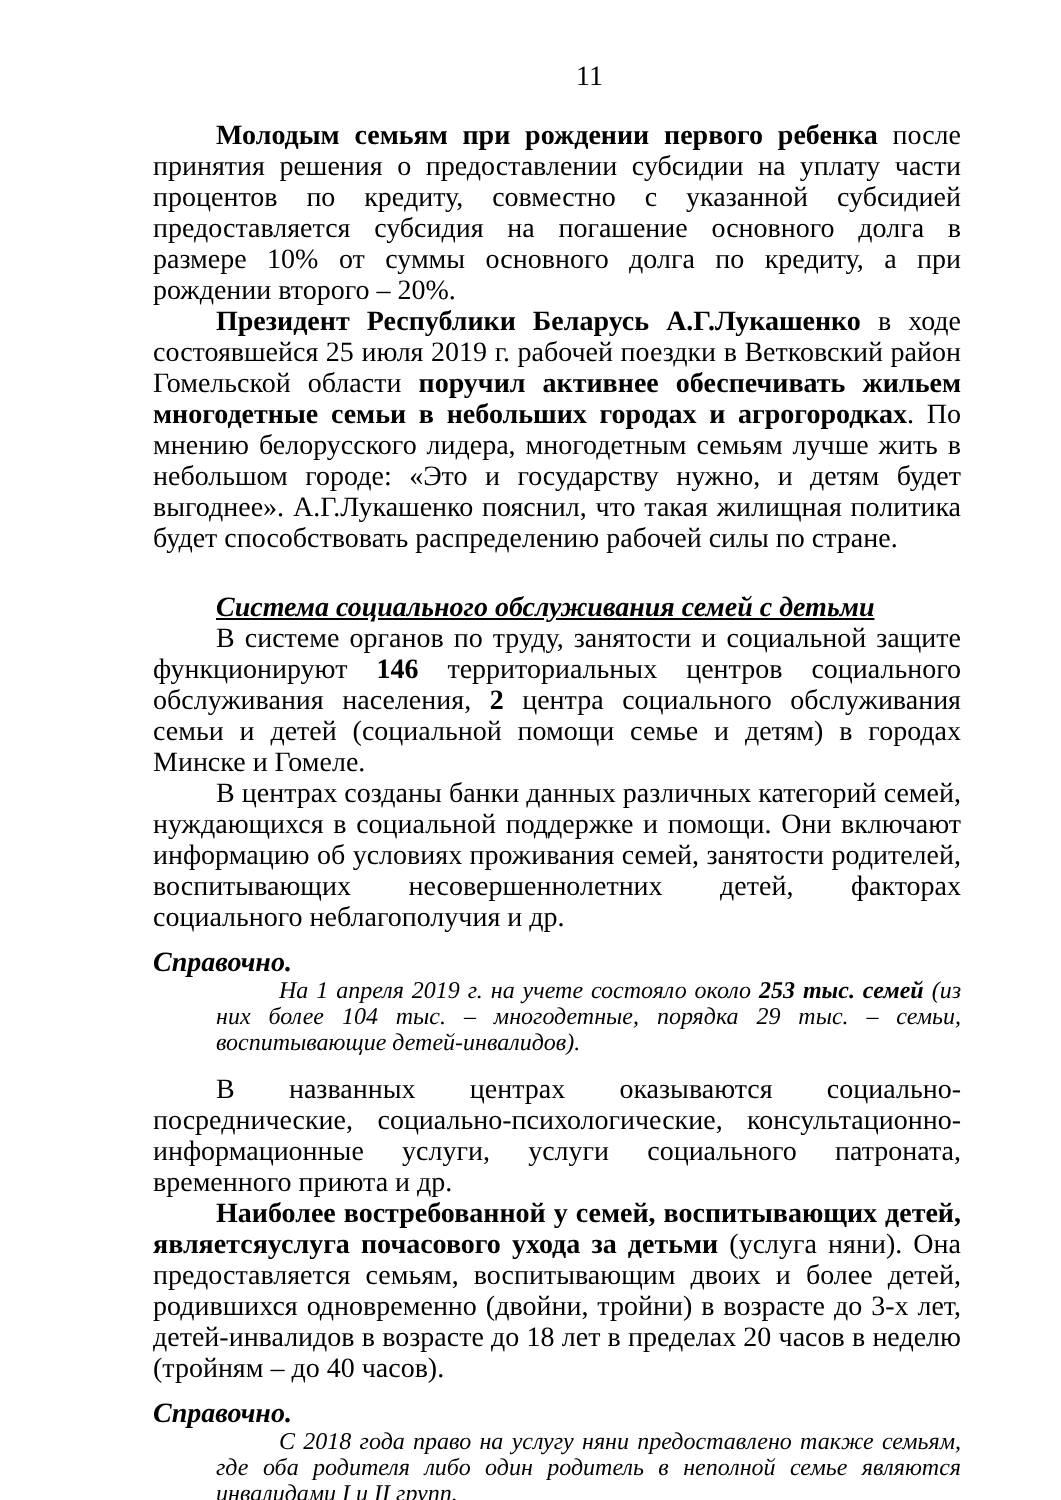11
Молодым семьям при рождении первого ребенка после принятия решения о предоставлении субсидии на уплату части процентов по кредиту, совместно с указанной субсидией предоставляется субсидия на погашение основного долга в размере 10% от суммы основного долга по кредиту, а при рождении второго – 20%.
Президент Республики Беларусь А.Г.Лукашенко в ходе состоявшейся 25 июля 2019 г. рабочей поездки в Ветковский район Гомельской области поручил активнее обеспечивать жильем многодетные семьи в небольших городах и агрогородках. По мнению белорусского лидера, многодетным семьям лучше жить в небольшом городе: «Это и государству нужно, и детям будет выгоднее». А.Г.Лукашенко пояснил, что такая жилищная политика будет способствовать распределению рабочей силы по стране.
Система социального обслуживания семей с детьми
В системе органов по труду, занятости и социальной защите функционируют 146 территориальных центров социального обслуживания населения, 2 центра социального обслуживания семьи и детей (социальной помощи семье и детям) в городах Минске и Гомеле.
В центрах созданы банки данных различных категорий семей, нуждающихся в социальной поддержке и помощи. Они включают информацию об условиях проживания семей, занятости родителей, воспитывающих несовершеннолетних детей, факторах социального неблагополучия и др.
Справочно.
На 1 апреля 2019 г. на учете состояло около 253 тыс. семей (из них более 104 тыс. – многодетные, порядка 29 тыс. – семьи, воспитывающие детей-инвалидов).
В названных центрах оказываются социально-посреднические, социально-психологические, консультационно-информационные услуги, услуги социального патроната, временного приюта и др.
Наиболее востребованной у семей, воспитывающих детей, являетсяуслуга почасового ухода за детьми (услуга няни). Она предоставляется семьям, воспитывающим двоих и более детей, родившихся одновременно (двойни, тройни) в возрасте до 3-х лет, детей-инвалидов в возрасте до 18 лет в пределах 20 часов в неделю (тройням – до 40 часов).
Справочно.
С 2018 года право на услугу няни предоставлено также семьям, где оба родителя либо один родитель в неполной семье являются инвалидами I и II групп.